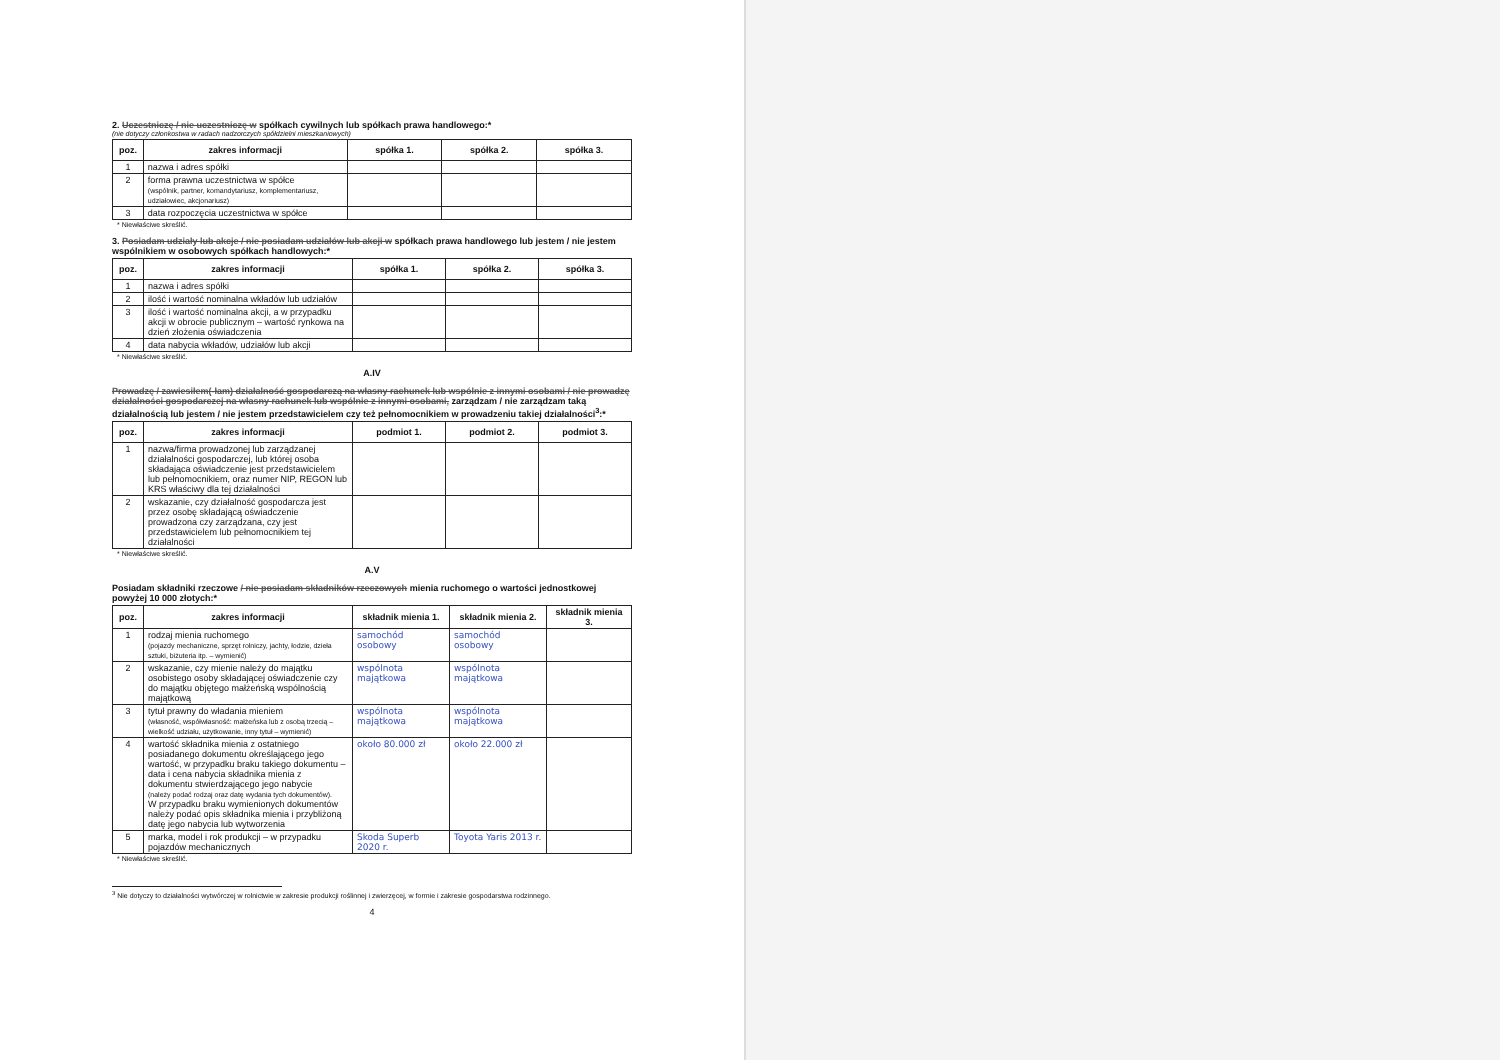2. Uczestniczę / nie uczestniczę w spółkach cywilnych lub spółkach prawa handlowego:*
(nie dotyczy członkostwa w radach nadzorczych spółdzielni mieszkaniowych)
| poz. | zakres informacji | spółka 1. | spółka 2. | spółka 3. |
| --- | --- | --- | --- | --- |
| 1 | nazwa i adres spółki | | | |
| 2 | forma prawna uczestnictwa w spółce (wspólnik, partner, komandytariusz, komplementariusz, udziałowiec, akcjonariusz) | | | |
| 3 | data rozpoczęcia uczestnictwa w spółce | | | |
* Niewłaściwe skreślić.
3. Posiadam udziały lub akcje / nie posiadam udziałów lub akcji w spółkach prawa handlowego lub jestem / nie jestem wspólnikiem w osobowych spółkach handlowych:*
| poz. | zakres informacji | spółka 1. | spółka 2. | spółka 3. |
| --- | --- | --- | --- | --- |
| 1 | nazwa i adres spółki | | | |
| 2 | ilość i wartość nominalna wkładów lub udziałów | | | |
| 3 | ilość i wartość nominalna akcji, a w przypadku akcji w obrocie publicznym – wartość rynkowa na dzień złożenia oświadczenia | | | |
| 4 | data nabycia wkładów, udziałów lub akcji | | | |
* Niewłaściwe skreślić.
A.IV
Prowadzę / zawiesiłem(-łam) działalność gospodarczą na własny rachunek lub wspólnie z innymi osobami / nie prowadzę działalności gospodarczej na własny rachunek lub wspólnie z innymi osobami, zarządzam / nie zarządzam taką działalnością lub jestem / nie jestem przedstawicielem czy też pełnomocnikiem w prowadzeniu takiej działalności<sup>3</sup>:*
| poz. | zakres informacji | podmiot 1. | podmiot 2. | podmiot 3. |
| --- | --- | --- | --- | --- |
| 1 | nazwa/firma prowadzonej lub zarządzanej działalności gospodarczej, lub której osoba składająca oświadczenie jest przedstawicielem lub pełnomocnikiem, oraz numer NIP, REGON lub KRS właściwy dla tej działalności | | | |
| 2 | wskazanie, czy działalność gospodarcza jest przez osobę składającą oświadczenie prowadzona czy zarządzana, czy jest przedstawicielem lub pełnomocnikiem tej działalności | | | |
* Niewłaściwe skreślić.
A.V
Posiadam składniki rzeczowe / nie posiadam składników rzeczowych mienia ruchomego o wartości jednostkowej powyżej 10 000 złotych:*
| poz. | zakres informacji | składnik mienia 1. | składnik mienia 2. | składnik mienia 3. |
| --- | --- | --- | --- | --- |
| 1 | rodzaj mienia ruchomego (pojazdy mechaniczne, sprzęt rolniczy, jachty, łodzie, dzieła sztuki, biżuteria itp. – wymienić) | samochód osobowy | samochód osobowy | |
| 2 | wskazanie, czy mienie należy do majątku osobistego osoby składającej oświadczenie czy do majątku objętego małżeńską wspólnością majątkową | wspólnota majątkowa | wspólnota majątkowa | |
| 3 | tytuł prawny do władania mieniem (własność, współwłasność: małżeńska lub z osobą trzecią – wielkość udziału, użytkowanie, inny tytuł – wymienić) | wspólnota majątkowa | wspólnota majątkowa | |
| 4 | wartość składnika mienia z ostatniego posiadanego dokumentu określającego jego wartość, w przypadku braku takiego dokumentu – data i cena nabycia składnika mienia z dokumentu stwierdzającego jego nabycie (należy podać rodzaj oraz datę wydania tych dokumentów). W przypadku braku wymienionych dokumentów należy podać opis składnika mienia i przybliżoną datę jego nabycia lub wytworzenia | około 80.000 zł | około 22.000 zł | |
| 5 | marka, model i rok produkcji – w przypadku pojazdów mechanicznych | Skoda Superb 2020 r. | Toyota Yaris 2013 r. | |
* Niewłaściwe skreślić.
<sup>3</sup> Nie dotyczy to działalności wytwórczej w rolnictwie w zakresie produkcji roślinnej i zwierzęcej, w formie i zakresie gospodarstwa rodzinnego.
4